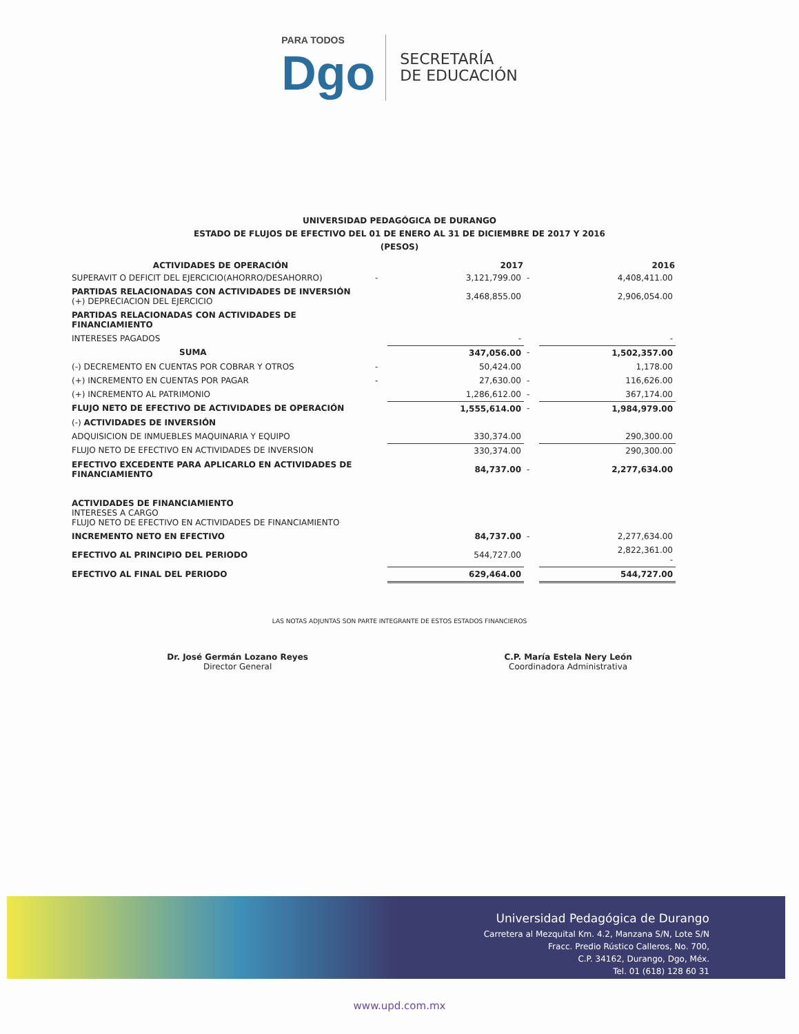PARA TODOS
Dgo
SECRETARÍA
DE EDUCACIÓN
UNIVERSIDAD PEDAGÓGICA DE DURANGO
ESTADO DE FLUJOS DE EFECTIVO DEL 01 DE ENERO AL 31 DE DICIEMBRE DE 2017 Y 2016
(PESOS)
| ACTIVIDADES DE OPERACIÓN | | 2017 | | 2016 |
| --- | --- | --- | --- | --- |
| SUPERAVIT O DEFICIT DEL EJERCICIO(AHORRO/DESAHORRO) | - | 3,121,799.00 | - | 4,408,411.00 |
| PARTIDAS RELACIONADAS CON ACTIVIDADES DE INVERSIÓN (+) DEPRECIACION DEL EJERCICIO | | 3,468,855.00 | | 2,906,054.00 |
| PARTIDAS RELACIONADAS CON ACTIVIDADES DE FINANCIAMIENTO | | | | |
| INTERESES PAGADOS | | - | | - |
| SUMA | | 347,056.00 | - | 1,502,357.00 |
| (-) DECREMENTO EN CUENTAS POR COBRAR Y OTROS | - | 50,424.00 | | 1,178.00 |
| (+) INCREMENTO EN CUENTAS POR PAGAR | - | 27,630.00 | - | 116,626.00 |
| (+) INCREMENTO AL PATRIMONIO | | 1,286,612.00 | - | 367,174.00 |
| FLUJO NETO DE EFECTIVO DE ACTIVIDADES DE OPERACIÓN | | 1,555,614.00 | - | 1,984,979.00 |
| (-) ACTIVIDADES DE INVERSIÓN | | | | |
| ADQUISICION DE INMUEBLES MAQUINARIA Y EQUIPO | | 330,374.00 | | 290,300.00 |
| FLUJO NETO DE EFECTIVO EN ACTIVIDADES DE INVERSION | | 330,374.00 | | 290,300.00 |
| EFECTIVO EXCEDENTE PARA APLICARLO EN ACTIVIDADES DE FINANCIAMIENTO | | 84,737.00 | - | 2,277,634.00 |
| ACTIVIDADES DE FINANCIAMIENTO INTERESES A CARGO FLUJO NETO DE EFECTIVO EN ACTIVIDADES DE FINANCIAMIENTO | | | | |
| INCREMENTO NETO EN EFECTIVO | | 84,737.00 | - | 2,277,634.00 |
| EFECTIVO AL PRINCIPIO DEL PERIODO | | 544,727.00 | | 2,822,361.00 - |
| EFECTIVO AL FINAL DEL PERIODO | | 629,464.00 | | 544,727.00 |
LAS NOTAS ADJUNTAS SON PARTE INTEGRANTE DE ESTOS ESTADOS FINANCIEROS
Dr. José Germán Lozano Reyes
Director General
C.P. María Estela Nery León
Coordinadora Administrativa
Universidad Pedagógica de Durango
Carretera al Mezquital Km. 4.2, Manzana S/N, Lote S/N
Fracc. Predio Rústico Calleros, No. 700,
C.P. 34162, Durango, Dgo, Méx.
Tel. 01 (618) 128 60 31
www.upd.com.mx